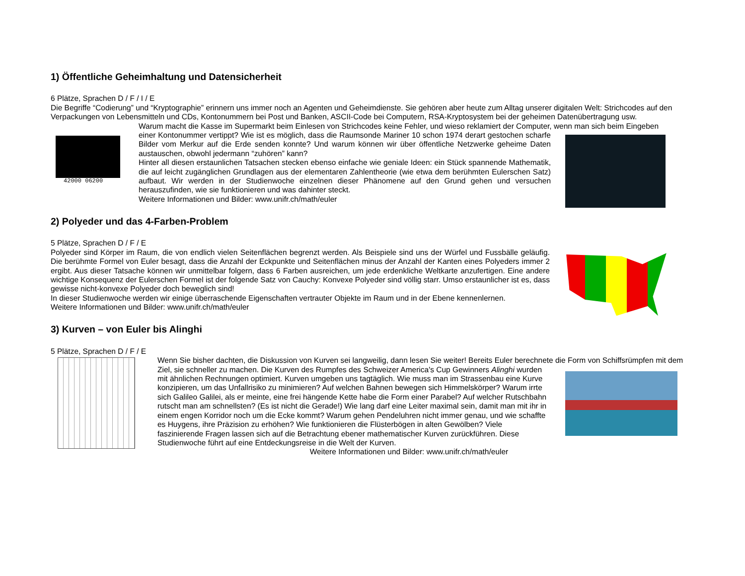1) Öffentliche Geheimhaltung und Datensicherheit
6 Plätze, Sprachen D / F / I / E
Die Begriffe “Codierung” und “Kryptographie” erinnern uns immer noch an Agenten und Geheimdienste. Sie gehören aber heute zum Alltag unserer digitalen Welt: Strichcodes auf den Verpackungen von Lebensmitteln und CDs, Kontonummern bei Post und Banken, ASCII-Code bei Computern, RSA-Kryptosystem bei der geheimen Datenübertragung usw.
42000 06200
Warum macht die Kasse im Supermarkt beim Einlesen von Strichcodes keine Fehler, und wieso reklamiert der Computer, wenn man sich beim Eingeben
einer Kontonummer vertippt? Wie ist es möglich, dass die Raumsonde Mariner 10 schon 1974 derart gestochen scharfe Bilder vom Merkur auf die Erde senden konnte? Und warum können wir über öffentliche Netzwerke geheime Daten austauschen, obwohl jedermann “zuhören” kann?
Hinter all diesen erstaunlichen Tatsachen stecken ebenso einfache wie geniale Ideen: ein Stück spannende Mathematik, die auf leicht zugänglichen Grundlagen aus der elementaren Zahlentheorie (wie etwa dem berühmten Eulerschen Satz) aufbaut. Wir werden in der Studienwoche einzelnen dieser Phänomene auf den Grund gehen und versuchen herauszufinden, wie sie funktionieren und was dahinter steckt.
Weitere Informationen und Bilder: www.unifr.ch/math/euler
2) Polyeder und das 4-Farben-Problem
5 Plätze, Sprachen D / F / E
Polyeder sind Körper im Raum, die von endlich vielen Seitenflächen begrenzt werden. Als Beispiele sind uns der Würfel und Fussbälle geläufig. Die berühmte Formel von Euler besagt, dass die Anzahl der Eckpunkte und Seitenflächen minus der Anzahl der Kanten eines Polyeders immer 2 ergibt. Aus dieser Tatsache können wir unmittelbar folgern, dass 6 Farben ausreichen, um jede erdenkliche Weltkarte anzufertigen. Eine andere wichtige Konsequenz der Eulerschen Formel ist der folgende Satz von Cauchy: Konvexe Polyeder sind völlig starr. Umso erstaunlicher ist es, dass gewisse nicht-konvexe Polyeder doch beweglich sind!
In dieser Studienwoche werden wir einige überraschende Eigenschaften vertrauter Objekte im Raum und in der Ebene kennenlernen.
Weitere Informationen und Bilder: www.unifr.ch/math/euler
3) Kurven – von Euler bis Alinghi
5 Plätze, Sprachen D / F / E
Wenn Sie bisher dachten, die Diskussion von Kurven sei langweilig, dann lesen Sie weiter! Bereits Euler berechnete die Form von Schiffsrümpfen mit dem
Ziel, sie schneller zu machen. Die Kurven des Rumpfes des Schweizer America's Cup Gewinners Alinghi wurden mit ähnlichen Rechnungen optimiert. Kurven umgeben uns tagtäglich. Wie muss man im Strassenbau eine Kurve konzipieren, um das Unfallrisiko zu minimieren? Auf welchen Bahnen bewegen sich Himmelskörper? Warum irrte sich Galileo Galilei, als er meinte, eine frei hängende Kette habe die Form einer Parabel? Auf welcher Rutschbahn rutscht man am schnellsten? (Es ist nicht die Gerade!) Wie lang darf eine Leiter maximal sein, damit man mit ihr in einem engen Korridor noch um die Ecke kommt? Warum gehen Pendeluhren nicht immer genau, und wie schaffte es Huygens, ihre Präzision zu erhöhen? Wie funktionieren die Flüsterbögen in alten Gewölben? Viele faszinierende Fragen lassen sich auf die Betrachtung ebener mathematischer Kurven zurückführen. Diese Studienwoche führt auf eine Entdeckungsreise in die Welt der Kurven.
Weitere Informationen und Bilder: www.unifr.ch/math/euler